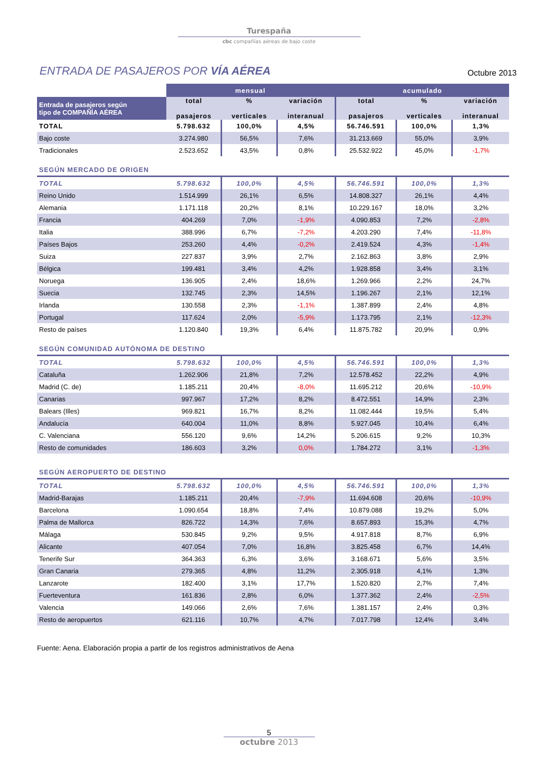Turespaña
cbc compañías aéreas de bajo coste
ENTRADA DE PASAJEROS POR VÍA AÉREA
Octubre 2013
| | mensual | | | acumulado | | |
| --- | --- | --- | --- | --- | --- | --- |
| Entrada de pasajeros según tipo de COMPAÑÍA AÉREA | total pasajeros | % verticales | variación interanual | total pasajeros | % verticales | variación interanual |
| TOTAL | 5.798.632 | 100,0% | 4,5% | 56.746.591 | 100,0% | 1,3% |
| Bajo coste | 3.274.980 | 56,5% | 7,6% | 31.213.669 | 55,0% | 3,9% |
| Tradicionales | 2.523.652 | 43,5% | 0,8% | 25.532.922 | 45,0% | -1,7% |
| SEGÚN MERCADO DE ORIGEN | | | | | | |
| TOTAL | 5.798.632 | 100,0% | 4,5% | 56.746.591 | 100,0% | 1,3% |
| Reino Unido | 1.514.999 | 26,1% | 6,5% | 14.808.327 | 26,1% | 4,4% |
| Alemania | 1.171.118 | 20,2% | 8,1% | 10.229.167 | 18,0% | 3,2% |
| Francia | 404.269 | 7,0% | -1,9% | 4.090.853 | 7,2% | -2,8% |
| Italia | 388.996 | 6,7% | -7,2% | 4.203.290 | 7,4% | -11,8% |
| Países Bajos | 253.260 | 4,4% | -0,2% | 2.419.524 | 4,3% | -1,4% |
| Suiza | 227.837 | 3,9% | 2,7% | 2.162.863 | 3,8% | 2,9% |
| Bélgica | 199.481 | 3,4% | 4,2% | 1.928.858 | 3,4% | 3,1% |
| Noruega | 136.905 | 2,4% | 18,6% | 1.269.966 | 2,2% | 24,7% |
| Suecia | 132.745 | 2,3% | 14,5% | 1.196.267 | 2,1% | 12,1% |
| Irlanda | 130.558 | 2,3% | -1,1% | 1.387.899 | 2,4% | 4,8% |
| Portugal | 117.624 | 2,0% | -5,9% | 1.173.795 | 2,1% | -12,3% |
| Resto de países | 1.120.840 | 19,3% | 6,4% | 11.875.782 | 20,9% | 0,9% |
| SEGÚN COMUNIDAD AUTÓNOMA DE DESTINO | | | | | | |
| TOTAL | 5.798.632 | 100,0% | 4,5% | 56.746.591 | 100,0% | 1,3% |
| Cataluña | 1.262.906 | 21,8% | 7,2% | 12.578.452 | 22,2% | 4,9% |
| Madrid (C. de) | 1.185.211 | 20,4% | -8,0% | 11.695.212 | 20,6% | -10,9% |
| Canarias | 997.967 | 17,2% | 8,2% | 8.472.551 | 14,9% | 2,3% |
| Balears (Illes) | 969.821 | 16,7% | 8,2% | 11.082.444 | 19,5% | 5,4% |
| Andalucía | 640.004 | 11,0% | 8,8% | 5.927.045 | 10,4% | 6,4% |
| C. Valenciana | 556.120 | 9,6% | 14,2% | 5.206.615 | 9,2% | 10,3% |
| Resto de comunidades | 186.603 | 3,2% | 0,0% | 1.784.272 | 3,1% | -1,3% |
| SEGÚN AEROPUERTO DE DESTINO | | | | | | |
| TOTAL | 5.798.632 | 100,0% | 4,5% | 56.746.591 | 100,0% | 1,3% |
| Madrid-Barajas | 1.185.211 | 20,4% | -7,9% | 11.694.608 | 20,6% | -10,9% |
| Barcelona | 1.090.654 | 18,8% | 7,4% | 10.879.088 | 19,2% | 5,0% |
| Palma de Mallorca | 826.722 | 14,3% | 7,6% | 8.657.893 | 15,3% | 4,7% |
| Málaga | 530.845 | 9,2% | 9,5% | 4.917.818 | 8,7% | 6,9% |
| Alicante | 407.054 | 7,0% | 16,8% | 3.825.458 | 6,7% | 14,4% |
| Tenerife Sur | 364.363 | 6,3% | 3,6% | 3.168.671 | 5,6% | 3,5% |
| Gran Canaria | 279.365 | 4,8% | 11,2% | 2.305.918 | 4,1% | 1,3% |
| Lanzarote | 182.400 | 3,1% | 17,7% | 1.520.820 | 2,7% | 7,4% |
| Fuerteventura | 161.836 | 2,8% | 6,0% | 1.377.362 | 2,4% | -2,5% |
| Valencia | 149.066 | 2,6% | 7,6% | 1.381.157 | 2,4% | 0,3% |
| Resto de aeropuertos | 621.116 | 10,7% | 4,7% | 7.017.798 | 12,4% | 3,4% |
Fuente: Aena. Elaboración propia a partir de los registros administrativos de Aena
5
octubre 2013